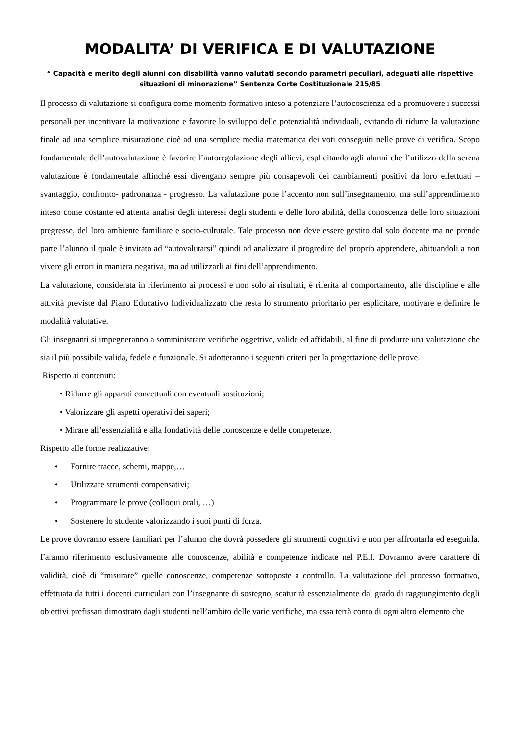MODALITA’ DI VERIFICA E DI VALUTAZIONE
“ Capacità e merito degli alunni con disabilità vanno valutati secondo parametri peculiari, adeguati alle rispettive situazioni di minorazione” Sentenza Corte Costituzionale 215/85
Il processo di valutazione si configura come momento formativo inteso a potenziare l’autocoscienza ed a promuovere i successi personali per incentivare la motivazione e favorire lo sviluppo delle potenzialità individuali, evitando di ridurre la valutazione finale ad una semplice misurazione cioè ad una semplice media matematica dei voti conseguiti nelle prove di verifica. Scopo fondamentale dell’autovalutazione è favorire l’autoregolazione degli allievi, esplicitando agli alunni che l’utilizzo della serena valutazione è fondamentale affinché essi divengano sempre più consapevoli dei cambiamenti positivi da loro effettuati – svantaggio, confronto- padronanza - progresso. La valutazione pone l’accento non sull’insegnamento, ma sull’apprendimento inteso come costante ed attenta analisi degli interessi degli studenti e delle loro abilità, della conoscenza delle loro situazioni pregresse, del loro ambiente familiare e socio-culturale. Tale processo non deve essere gestito dal solo docente ma ne prende parte l’alunno il quale è invitato ad “autovalutarsi” quindi ad analizzare il progredire del proprio apprendere, abituandoli a non vivere gli errori in maniera negativa, ma ad utilizzarli ai fini dell’apprendimento.
La valutazione, considerata in riferimento ai processi e non solo ai risultati, è riferita al comportamento, alle discipline e alle attività previste dal Piano Educativo Individualizzato che resta lo strumento prioritario per esplicitare, motivare e definire le modalità valutative.
Gli insegnanti si impegneranno a somministrare verifiche oggettive, valide ed affidabili, al fine di produrre una valutazione che sia il più possibile valida, fedele e funzionale. Si adotteranno i seguenti criteri per la progettazione delle prove.
Rispetto ai contenuti:
• Ridurre gli apparati concettuali con eventuali sostituzioni;
• Valorizzare gli aspetti operativi dei saperi;
• Mirare all’essenzialità e alla fondatività delle conoscenze e delle competenze.
Rispetto alle forme realizzative:
• Fornire tracce, schemi, mappe,…
• Utilizzare strumenti compensativi;
• Programmare le prove (colloqui orali, …)
• Sostenere lo studente valorizzando i suoi punti di forza.
Le prove dovranno essere familiari per l’alunno che dovrà possedere gli strumenti cognitivi e non per affrontarla ed eseguirla. Faranno riferimento esclusivamente alle conoscenze, abilità e competenze indicate nel P.E.I. Dovranno avere carattere di validità, cioè di “misurare” quelle conoscenze, competenze sottoposte a controllo. La valutazione del processo formativo, effettuata da tutti i docenti curriculari con l’insegnante di sostegno, scaturirà essenzialmente dal grado di raggiungimento degli obiettivi prefissati dimostrato dagli studenti nell’ambito delle varie verifiche, ma essa terrà conto di ogni altro elemento che